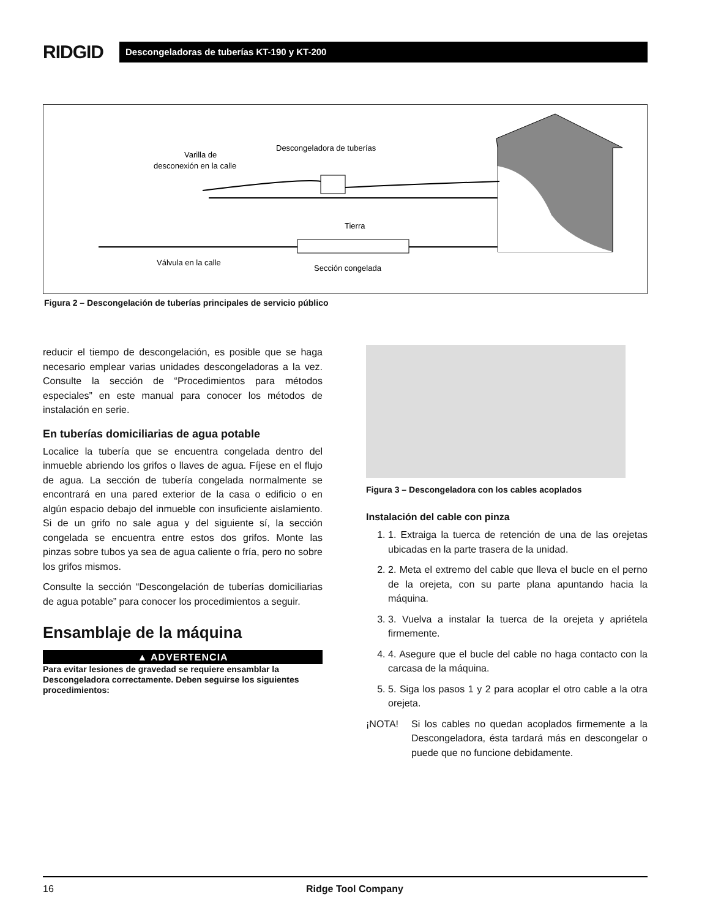RIDGID
Descongeladoras de tuberías KT-190 y KT-200
Descongeladora de tuberías
Varilla de
desconexión en la calle
Tierra
Válvula en la calle
Sección congelada
Figura 2 – Descongelación de tuberías principales de servicio público
reducir el tiempo de descongelación, es posible que se haga necesario emplear varias unidades descongeladoras a la vez. Consulte la sección de “Procedimientos para métodos especiales” en este manual para conocer los métodos de instalación en serie.
En tuberías domiciliarias de agua potable
Localice la tubería que se encuentra congelada dentro del inmueble abriendo los grifos o llaves de agua. Fíjese en el flujo de agua. La sección de tubería congelada normalmente se encontrará en una pared exterior de la casa o edificio o en algún espacio debajo del inmueble con insuficiente aislamiento. Si de un grifo no sale agua y del siguiente sí, la sección congelada se encuentra entre estos dos grifos. Monte las pinzas sobre tubos ya sea de agua caliente o fría, pero no sobre los grifos mismos.
Consulte la sección “Descongelación de tuberías domiciliarias de agua potable” para conocer los procedimientos a seguir.
Ensamblaje de la máquina
▲ ADVERTENCIA
Para evitar lesiones de gravedad se requiere ensamblar la Descongeladora correctamente. Deben seguirse los siguientes procedimientos:
Figura 3 – Descongeladora con los cables acoplados
Instalación del cable con pinza
1. 1. Extraiga la tuerca de retención de una de las orejetas ubicadas en la parte trasera de la unidad.
2. 2. Meta el extremo del cable que lleva el bucle en el perno de la orejeta, con su parte plana apuntando hacia la máquina.
3. 3. Vuelva a instalar la tuerca de la orejeta y apriétela firmemente.
4. 4. Asegure que el bucle del cable no haga contacto con la carcasa de la máquina.
5. 5. Siga los pasos 1 y 2 para acoplar el otro cable a la otra orejeta.
¡NOTA! Si los cables no quedan acoplados firmemente a la Descongeladora, ésta tardará más en descongelar o puede que no funcione debidamente.
16 Ridge Tool Company